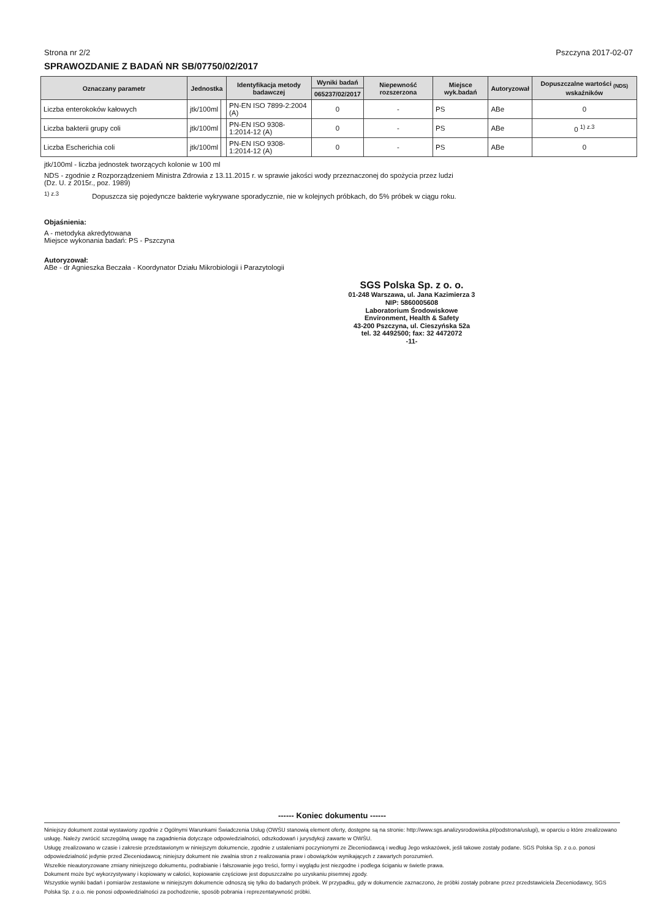Strona nr 2/2 Pszczyna 2017-02-07
SPRAWOZDANIE Z BADAŃ NR SB/07750/02/2017
| Oznaczany parametr | Jednostka | | Identyfikacja metody badawczej | Wyniki badań | Niepewność rozszerzona | Miejsce wyk.badań | Autoryzował | Dopuszczalne wartości <sub>(NDS)</sub> wskaźników |
| --- | --- | --- | --- | --- | --- | --- | --- | --- |
| | | | | 065237/02/2017 | | | | |
| Liczba enterokoków kałowych | jtk/100ml | | PN-EN ISO 7899-2:2004 (A) | 0 | - | PS | ABe | 0 |
| Liczba bakterii grupy coli | jtk/100ml | | PN-EN ISO 9308-1:2014-12 (A) | 0 | - | PS | ABe | 0 <sup>1) z.3</sup> |
| Liczba Escherichia coli | jtk/100ml | | PN-EN ISO 9308-1:2014-12 (A) | 0 | - | PS | ABe | 0 |
jtk/100ml - liczba jednostek tworzących kolonie w 100 ml
NDS - zgodnie z Rozporządzeniem Ministra Zdrowia z 13.11.2015 r. w sprawie jakości wody przeznaczonej do spożycia przez ludzi
(Dz. U. z 2015r., poz. 1989)
<sup>1) z.3</sup> Dopuszcza się pojedyncze bakterie wykrywane sporadycznie, nie w kolejnych próbkach, do 5% próbek w ciągu roku.
Objaśnienia:
A - metodyka akredytowana
Miejsce wykonania badań: PS - Pszczyna
Autoryzował:
ABe - dr Agnieszka Beczała - Koordynator Działu Mikrobiologii i Parazytologii
SGS Polska Sp. z o. o.
01-248 Warszawa, ul. Jana Kazimierza 3
NIP: 5860005608
Laboratorium Środowiskowe
Environment, Health & Safety
43-200 Pszczyna, ul. Cieszyńska 52a
tel. 32 4492500; fax: 32 4472072
-11-
------ Koniec dokumentu ------
Niniejszy dokument został wystawiony zgodnie z Ogólnymi Warunkami Świadczenia Usług (OWŚU stanowią element oferty, dostępne są na stronie: http://www.sgs.analizysrodowiska.pl/podstrona/uslugi), w oparciu o które zrealizowano usługę. Należy zwrócić szczególną uwagę na zagadnienia dotyczące odpowiedzialności, odszkodowań i jurysdykcji zawarte w OWŚU.
Usługę zrealizowano w czasie i zakresie przedstawionym w niniejszym dokumencie, zgodnie z ustaleniami poczynionymi ze Zleceniodawcą i według Jego wskazówek, jeśli takowe zostały podane. SGS Polska Sp. z o.o. ponosi odpowiedzialność jedynie przed Zleceniodawcą; niniejszy dokument nie zwalnia stron z realizowania praw i obowiązków wynikających z zawartych porozumień.
Wszelkie nieautoryzowane zmiany niniejszego dokumentu, podrabianie i fałszowanie jego treści, formy i wyglądu jest niezgodne i podlega ściganiu w świetle prawa.
Dokument może być wykorzystywany i kopiowany w całości, kopiowanie częściowe jest dopuszczalne po uzyskaniu pisemnej zgody.
Wszystkie wyniki badań i pomiarów zestawione w niniejszym dokumencie odnoszą się tylko do badanych próbek. W przypadku, gdy w dokumencie zaznaczono, że próbki zostały pobrane przez przedstawiciela Zleceniodawcy, SGS Polska Sp. z o.o. nie ponosi odpowiedzialności za pochodzenie, sposób pobrania i reprezentatywność próbki.